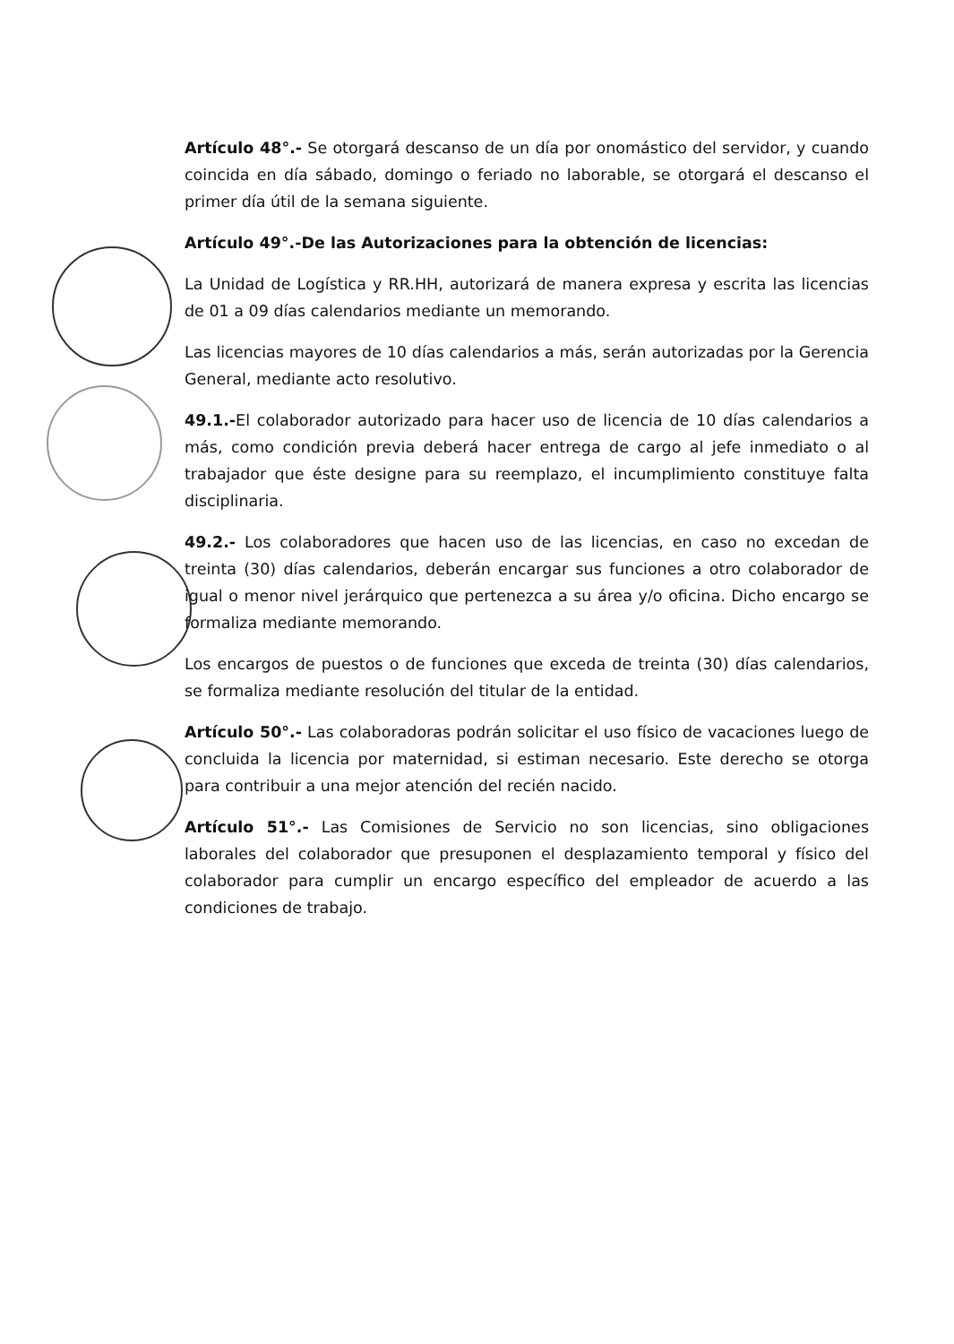Artículo 48°.- Se otorgará descanso de un día por onomástico del servidor, y cuando coincida en día sábado, domingo o feriado no laborable, se otorgará el descanso el primer día útil de la semana siguiente.
Artículo 49°.-De las Autorizaciones para la obtención de licencias:
La Unidad de Logística y RR.HH, autorizará de manera expresa y escrita las licencias de 01 a 09 días calendarios mediante un memorando.
Las licencias mayores de 10 días calendarios a más, serán autorizadas por la Gerencia General, mediante acto resolutivo.
49.1.-El colaborador autorizado para hacer uso de licencia de 10 días calendarios a más, como condición previa deberá hacer entrega de cargo al jefe inmediato o al trabajador que éste designe para su reemplazo, el incumplimiento constituye falta disciplinaria.
49.2.- Los colaboradores que hacen uso de las licencias, en caso no excedan de treinta (30) días calendarios, deberán encargar sus funciones a otro colaborador de igual o menor nivel jerárquico que pertenezca a su área y/o oficina. Dicho encargo se formaliza mediante memorando.
Los encargos de puestos o de funciones que exceda de treinta (30) días calendarios, se formaliza mediante resolución del titular de la entidad.
Artículo 50°.- Las colaboradoras podrán solicitar el uso físico de vacaciones luego de concluida la licencia por maternidad, si estiman necesario. Este derecho se otorga para contribuir a una mejor atención del recién nacido.
Artículo 51°.- Las Comisiones de Servicio no son licencias, sino obligaciones laborales del colaborador que presuponen el desplazamiento temporal y físico del colaborador para cumplir un encargo específico del empleador de acuerdo a las condiciones de trabajo.